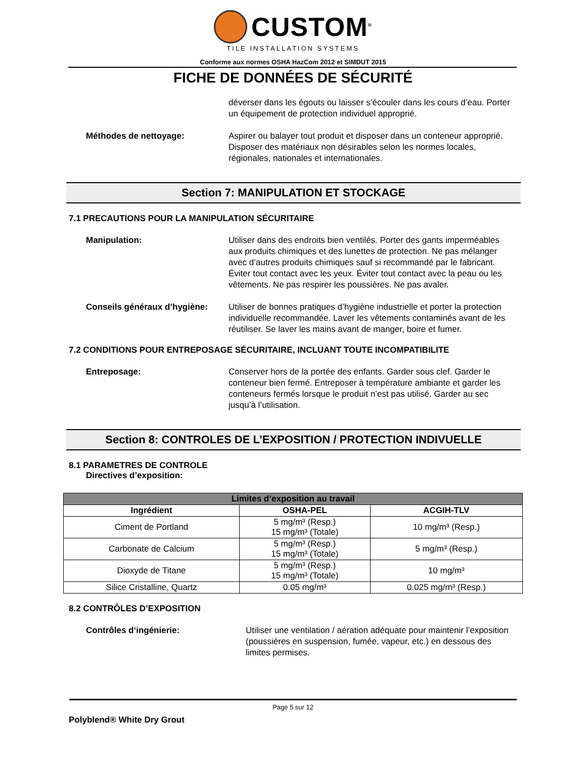CUSTOM<sup>®</sup>
TILE INSTALLATION SYSTEMS
Conforme aux normes OSHA HazCom 2012 et SIMDUT 2015
FICHE DE DONNÉES DE SÉCURITÉ
déverser dans les égouts ou laisser s’écouler dans les cours d’eau. Porter un équipement de protection individuel approprié.
Méthodes de nettoyage: Aspirer ou balayer tout produit et disposer dans un conteneur approprié. Disposer des matériaux non désirables selon les normes locales, régionales, nationales et internationales.
Section 7: MANIPULATION ET STOCKAGE
7.1 PRECAUTIONS POUR LA MANIPULATION SÉCURITAIRE
Manipulation: Utiliser dans des endroits bien ventilés. Porter des gants imperméables aux produits chimiques et des lunettes de protection. Ne pas mélanger avec d’autres produits chimiques sauf si recommandé par le fabricant. Éviter tout contact avec les yeux. Éviter tout contact avec la peau ou les vêtements. Ne pas respirer les poussières. Ne pas avaler.
Conseils généraux d’hygiène:
Utiliser de bonnes pratiques d’hygiène industrielle et porter la protection individuelle recommandée. Laver les vêtements contaminés avant de les réutiliser. Se laver les mains avant de manger, boire et fumer.
7.2 CONDITIONS POUR ENTREPOSAGE SÉCURITAIRE, INCLUANT TOUTE INCOMPATIBILITE
Entreposage: Conserver hors de la portée des enfants. Garder sous clef. Garder le conteneur bien fermé. Entreposer à température ambiante et garder les conteneurs fermés lorsque le produit n’est pas utilisé. Garder au sec jusqu’à l’utilisation.
Section 8: CONTROLES DE L’EXPOSITION / PROTECTION INDIVUELLE
8.1 PARAMETRES DE CONTROLE
Directives d’exposition:
| Limites d’exposition au travail | | |
| --- | --- | --- |
| Ingrédient | OSHA-PEL | ACGIH-TLV |
| Ciment de Portland | 5 mg/m³ (Resp.) 15 mg/m³ (Totale) | 10 mg/m³ (Resp.) |
| Carbonate de Calcium | 5 mg/m³ (Resp.) 15 mg/m³ (Totale) | 5 mg/m³ (Resp.) |
| Dioxyde de Titane | 5 mg/m³ (Resp.) 15 mg/m³ (Totale) | 10 mg/m³ |
| Silice Cristalline, Quartz | 0.05 mg/m³ | 0.025 mg/m³ (Resp.) |
8.2 CONTRÔLES D’EXPOSITION
Contrôles d‘ingénierie: Utiliser une ventilation / aération adéquate pour maintenir l’exposition (poussières en suspension, fumée, vapeur, etc.) en dessous des limites permises.
Page 5 sur 12
Polyblend® White Dry Grout